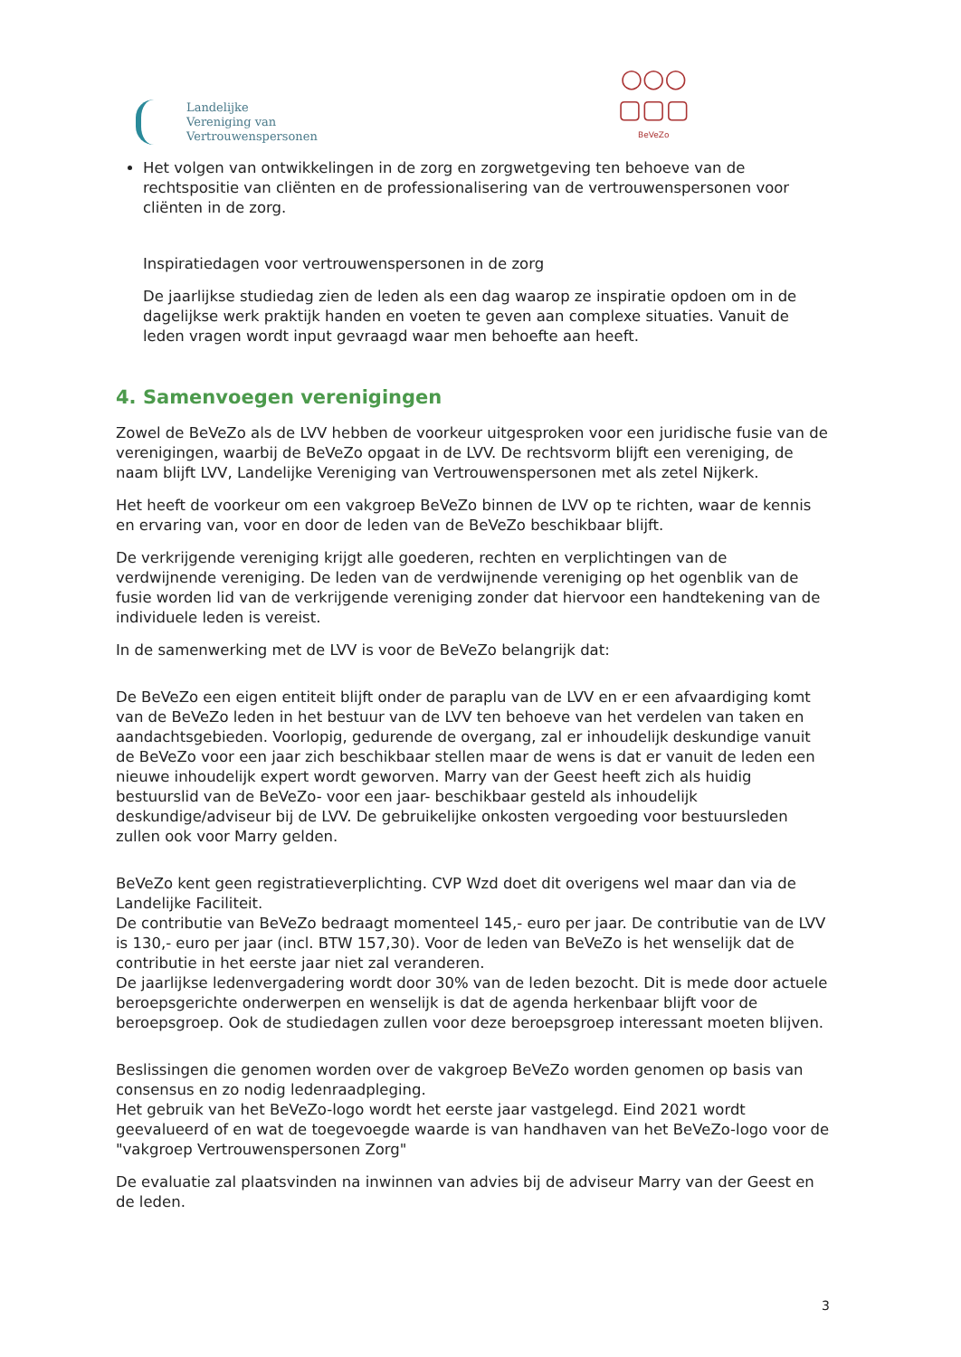Landelijke
Vereniging van
Vertrouwenspersonen
○○○
▢▢▢
BeVeZo
Het volgen van ontwikkelingen in de zorg en zorgwetgeving ten behoeve van de rechtspositie van cliënten en de professionalisering van de vertrouwenspersonen voor cliënten in de zorg.
Inspiratiedagen voor vertrouwenspersonen in de zorg
De jaarlijkse studiedag zien de leden als een dag waarop ze inspiratie opdoen om in de dagelijkse werk praktijk handen en voeten te geven aan complexe situaties. Vanuit de leden vragen wordt input gevraagd waar men behoefte aan heeft.
4. Samenvoegen verenigingen
Zowel de BeVeZo als de LVV hebben de voorkeur uitgesproken voor een juridische fusie van de verenigingen, waarbij de BeVeZo opgaat in de LVV. De rechtsvorm blijft een vereniging, de naam blijft LVV, Landelijke Vereniging van Vertrouwenspersonen met als zetel Nijkerk.
Het heeft de voorkeur om een vakgroep BeVeZo binnen de LVV op te richten, waar de kennis en ervaring van, voor en door de leden van de BeVeZo beschikbaar blijft.
De verkrijgende vereniging krijgt alle goederen, rechten en verplichtingen van de verdwijnende vereniging. De leden van de verdwijnende vereniging op het ogenblik van de fusie worden lid van de verkrijgende vereniging zonder dat hiervoor een handtekening van de individuele leden is vereist.
In de samenwerking met de LVV is voor de BeVeZo belangrijk dat:
De BeVeZo een eigen entiteit blijft onder de paraplu van de LVV en er een afvaardiging komt van de BeVeZo leden in het bestuur van de LVV ten behoeve van het verdelen van taken en aandachtsgebieden. Voorlopig, gedurende de overgang, zal er inhoudelijk deskundige vanuit de BeVeZo voor een jaar zich beschikbaar stellen maar de wens is dat er vanuit de leden een nieuwe inhoudelijk expert wordt geworven. Marry van der Geest heeft zich als huidig bestuurslid van de BeVeZo- voor een jaar- beschikbaar gesteld als inhoudelijk deskundige/adviseur bij de LVV. De gebruikelijke onkosten vergoeding voor bestuursleden zullen ook voor Marry gelden.
BeVeZo kent geen registratieverplichting. CVP Wzd doet dit overigens wel maar dan via de Landelijke Faciliteit.
De contributie van BeVeZo bedraagt momenteel 145,- euro per jaar. De contributie van de LVV is 130,- euro per jaar (incl. BTW 157,30). Voor de leden van BeVeZo is het wenselijk dat de contributie in het eerste jaar niet zal veranderen.
De jaarlijkse ledenvergadering wordt door 30% van de leden bezocht. Dit is mede door actuele beroepsgerichte onderwerpen en wenselijk is dat de agenda herkenbaar blijft voor de beroepsgroep. Ook de studiedagen zullen voor deze beroepsgroep interessant moeten blijven.
Beslissingen die genomen worden over de vakgroep BeVeZo worden genomen op basis van consensus en zo nodig ledenraadpleging.
Het gebruik van het BeVeZo-logo wordt het eerste jaar vastgelegd. Eind 2021 wordt geevalueerd of en wat de toegevoegde waarde is van handhaven van het BeVeZo-logo voor de "vakgroep Vertrouwenspersonen Zorg"
De evaluatie zal plaatsvinden na inwinnen van advies bij de adviseur Marry van der Geest en de leden.
3